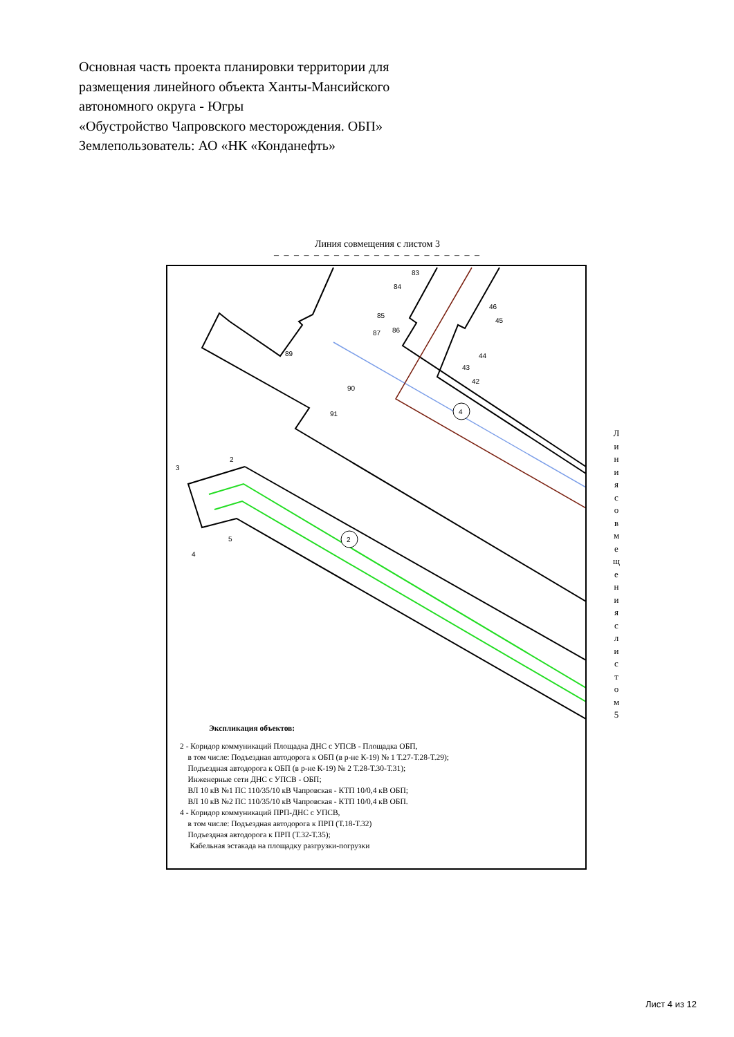Основная часть проекта планировки территории для
размещения линейного объекта Ханты-Мансийского
автономного округа - Югры
«Обустройство Чапровского месторождения. ОБП»
Землепользователь: АО «НК «Конданефть»
Линия совмещения с листом 3
– – – – – – – – – – – – – – – – – – – – –
4
2
83
84
85
86
87
89
90
91
46
45
44
43
42
2
3
4
5
Л и н и я с о в м е щ е н и я с л и с т о м 5
Экспликация объектов:
2 - Коридор коммуникаций Площадка ДНС с УПСВ - Площадка ОБП,
в том числе: Подъездная автодорога к ОБП (в р-не К-19) № 1 Т.27-Т.28-Т.29);
Подъездная автодорога к ОБП (в р-не К-19) № 2 Т.28-Т.30-Т.31);
Инженерные сети ДНС с УПСВ - ОБП;
ВЛ 10 кВ №1 ПС 110/35/10 кВ Чапровская - КТП 10/0,4 кВ ОБП;
ВЛ 10 кВ №2 ПС 110/35/10 кВ Чапровская - КТП 10/0,4 кВ ОБП.
4 - Коридор коммуникаций ПРП-ДНС с УПСВ,
в том числе: Подъездная автодорога к ПРП (Т.18-Т.32)
Подъездная автодорога к ПРП (Т.32-Т.35);
Кабельная эстакада на площадку разгрузки-погрузки
Лист 4 из 12